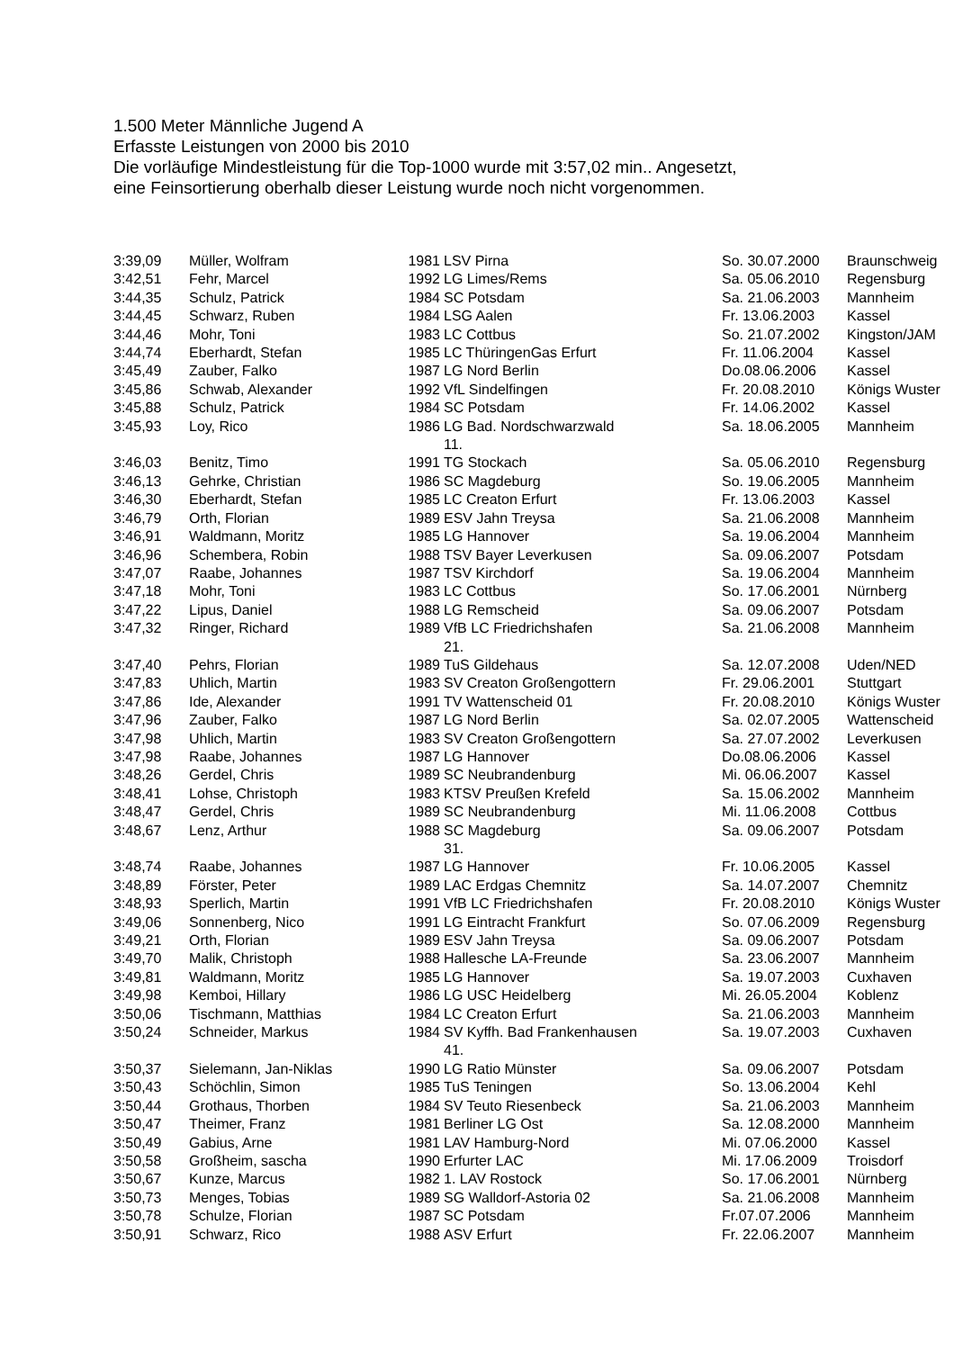1.500 Meter Männliche Jugend A
Erfasste Leistungen von 2000 bis 2010
Die vorläufige Mindestleistung für die Top-1000 wurde mit 3:57,02 min.. Angesetzt,
eine Feinsortierung oberhalb dieser Leistung wurde noch nicht vorgenommen.
| 3:39,09 | Müller, Wolfram | 1981 | LSV Pirna | So. 30.07.2000 | Braunschweig |
| 3:42,51 | Fehr, Marcel | 1992 | LG Limes/Rems | Sa. 05.06.2010 | Regensburg |
| 3:44,35 | Schulz, Patrick | 1984 | SC Potsdam | Sa. 21.06.2003 | Mannheim |
| 3:44,45 | Schwarz, Ruben | 1984 | LSG Aalen | Fr. 13.06.2003 | Kassel |
| 3:44,46 | Mohr, Toni | 1983 | LC Cottbus | So. 21.07.2002 | Kingston/JAM |
| 3:44,74 | Eberhardt, Stefan | 1985 | LC ThüringenGas Erfurt | Fr. 11.06.2004 | Kassel |
| 3:45,49 | Zauber, Falko | 1987 | LG Nord Berlin | Do.08.06.2006 | Kassel |
| 3:45,86 | Schwab, Alexander | 1992 | VfL Sindelfingen | Fr. 20.08.2010 | Königs Wuster |
| 3:45,88 | Schulz, Patrick | 1984 | SC Potsdam | Fr. 14.06.2002 | Kassel |
| 3:45,93 | Loy, Rico | 1986 | LG Bad. Nordschwarzwald 11. | Sa. 18.06.2005 | Mannheim |
| 3:46,03 | Benitz, Timo | 1991 | TG Stockach | Sa. 05.06.2010 | Regensburg |
| 3:46,13 | Gehrke, Christian | 1986 | SC Magdeburg | So. 19.06.2005 | Mannheim |
| 3:46,30 | Eberhardt, Stefan | 1985 | LC Creaton Erfurt | Fr. 13.06.2003 | Kassel |
| 3:46,79 | Orth, Florian | 1989 | ESV Jahn Treysa | Sa. 21.06.2008 | Mannheim |
| 3:46,91 | Waldmann, Moritz | 1985 | LG Hannover | Sa. 19.06.2004 | Mannheim |
| 3:46,96 | Schembera, Robin | 1988 | TSV Bayer Leverkusen | Sa. 09.06.2007 | Potsdam |
| 3:47,07 | Raabe, Johannes | 1987 | TSV Kirchdorf | Sa. 19.06.2004 | Mannheim |
| 3:47,18 | Mohr, Toni | 1983 | LC Cottbus | So. 17.06.2001 | Nürnberg |
| 3:47,22 | Lipus, Daniel | 1988 | LG Remscheid | Sa. 09.06.2007 | Potsdam |
| 3:47,32 | Ringer, Richard | 1989 | VfB LC Friedrichshafen 21. | Sa. 21.06.2008 | Mannheim |
| 3:47,40 | Pehrs, Florian | 1989 | TuS Gildehaus | Sa. 12.07.2008 | Uden/NED |
| 3:47,83 | Uhlich, Martin | 1983 | SV Creaton Großengottern | Fr. 29.06.2001 | Stuttgart |
| 3:47,86 | Ide, Alexander | 1991 | TV Wattenscheid 01 | Fr. 20.08.2010 | Königs Wuster |
| 3:47,96 | Zauber, Falko | 1987 | LG Nord Berlin | Sa. 02.07.2005 | Wattenscheid |
| 3:47,98 | Uhlich, Martin | 1983 | SV Creaton Großengottern | Sa. 27.07.2002 | Leverkusen |
| 3:47,98 | Raabe, Johannes | 1987 | LG Hannover | Do.08.06.2006 | Kassel |
| 3:48,26 | Gerdel, Chris | 1989 | SC Neubrandenburg | Mi. 06.06.2007 | Kassel |
| 3:48,41 | Lohse, Christoph | 1983 | KTSV Preußen Krefeld | Sa. 15.06.2002 | Mannheim |
| 3:48,47 | Gerdel, Chris | 1989 | SC Neubrandenburg | Mi. 11.06.2008 | Cottbus |
| 3:48,67 | Lenz, Arthur | 1988 | SC Magdeburg 31. | Sa. 09.06.2007 | Potsdam |
| 3:48,74 | Raabe, Johannes | 1987 | LG Hannover | Fr. 10.06.2005 | Kassel |
| 3:48,89 | Förster, Peter | 1989 | LAC Erdgas Chemnitz | Sa. 14.07.2007 | Chemnitz |
| 3:48,93 | Sperlich, Martin | 1991 | VfB LC Friedrichshafen | Fr. 20.08.2010 | Königs Wuster |
| 3:49,06 | Sonnenberg, Nico | 1991 | LG Eintracht Frankfurt | So. 07.06.2009 | Regensburg |
| 3:49,21 | Orth, Florian | 1989 | ESV Jahn Treysa | Sa. 09.06.2007 | Potsdam |
| 3:49,70 | Malik, Christoph | 1988 | Hallesche LA-Freunde | Sa. 23.06.2007 | Mannheim |
| 3:49,81 | Waldmann, Moritz | 1985 | LG Hannover | Sa. 19.07.2003 | Cuxhaven |
| 3:49,98 | Kemboi, Hillary | 1986 | LG USC Heidelberg | Mi. 26.05.2004 | Koblenz |
| 3:50,06 | Tischmann, Matthias | 1984 | LC Creaton Erfurt | Sa. 21.06.2003 | Mannheim |
| 3:50,24 | Schneider, Markus | 1984 | SV Kyffh. Bad Frankenhausen 41. | Sa. 19.07.2003 | Cuxhaven |
| 3:50,37 | Sielemann, Jan-Niklas | 1990 | LG Ratio Münster | Sa. 09.06.2007 | Potsdam |
| 3:50,43 | Schöchlin, Simon | 1985 | TuS Teningen | So. 13.06.2004 | Kehl |
| 3:50,44 | Grothaus, Thorben | 1984 | SV Teuto Riesenbeck | Sa. 21.06.2003 | Mannheim |
| 3:50,47 | Theimer, Franz | 1981 | Berliner LG Ost | Sa. 12.08.2000 | Mannheim |
| 3:50,49 | Gabius, Arne | 1981 | LAV Hamburg-Nord | Mi. 07.06.2000 | Kassel |
| 3:50,58 | Großheim, sascha | 1990 | Erfurter LAC | Mi. 17.06.2009 | Troisdorf |
| 3:50,67 | Kunze, Marcus | 1982 | 1. LAV Rostock | So. 17.06.2001 | Nürnberg |
| 3:50,73 | Menges, Tobias | 1989 | SG Walldorf-Astoria 02 | Sa. 21.06.2008 | Mannheim |
| 3:50,78 | Schulze, Florian | 1987 | SC Potsdam | Fr.07.07.2006 | Mannheim |
| 3:50,91 | Schwarz, Rico | 1988 | ASV Erfurt | Fr. 22.06.2007 | Mannheim |